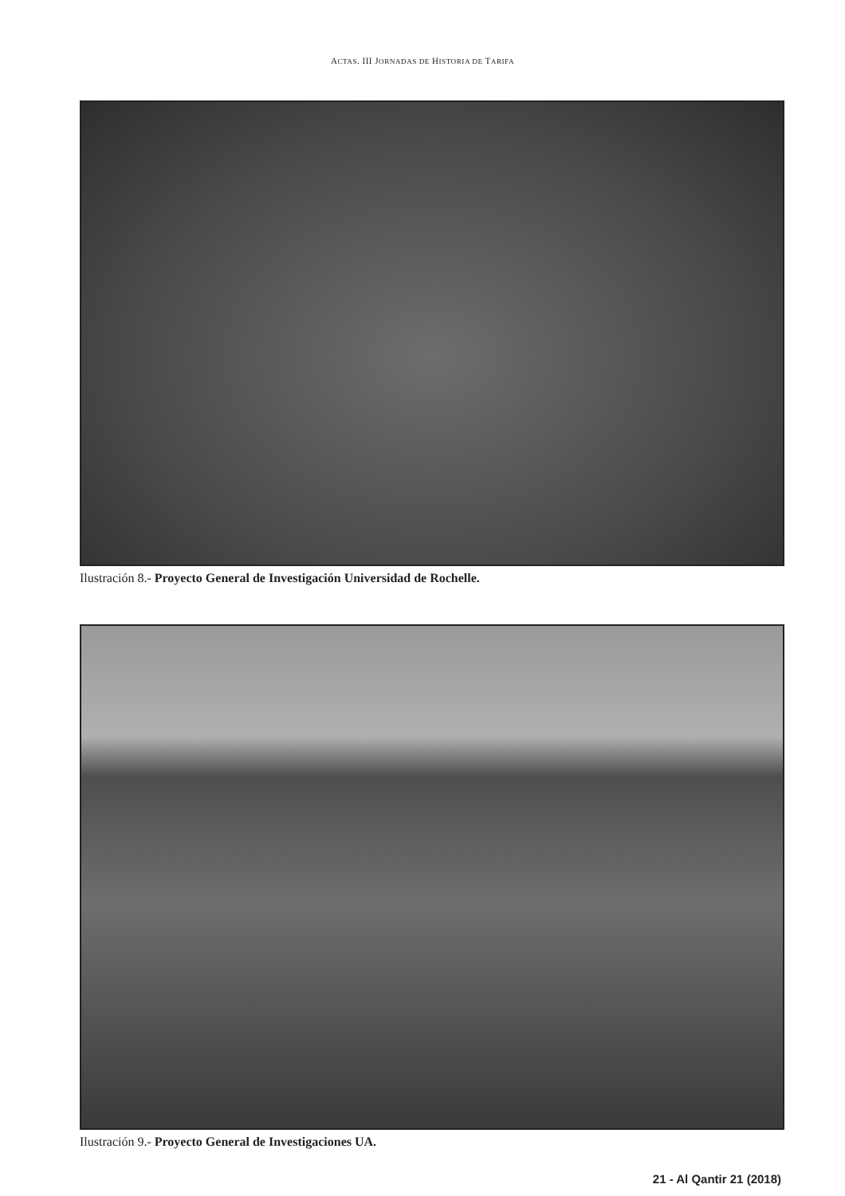ACTAS. III JORNADAS DE HISTORIA DE TARIFA
Ilustración 8.- Proyecto General de Investigación Universidad de Rochelle.
Ilustración 9.- Proyecto General de Investigaciones UA.
21 - Al Qantir 21 (2018)